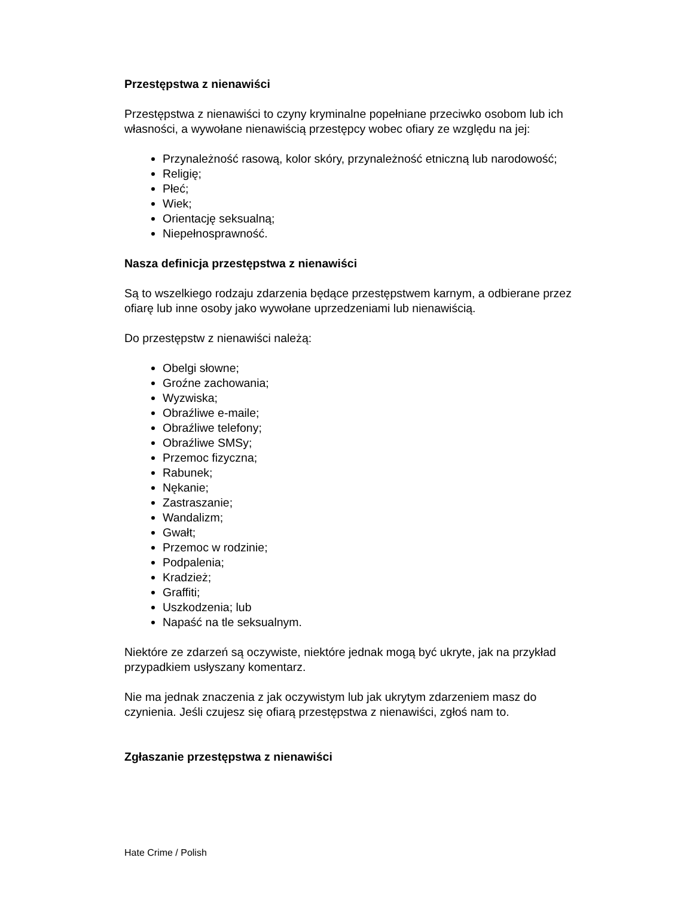Przestępstwa z nienawiści
Przestępstwa z nienawiści to czyny kryminalne popełniane przeciwko osobom lub ich własności, a wywołane nienawiścią przestępcy wobec ofiary ze względu na jej:
Przynależność rasową, kolor skóry, przynależność etniczną lub narodowość;
Religię;
Płeć;
Wiek;
Orientację seksualną;
Niepełnosprawność.
Nasza definicja przestępstwa z nienawiści
Są to wszelkiego rodzaju zdarzenia będące przestępstwem karnym, a odbierane przez ofiarę lub inne osoby jako wywołane uprzedzeniami lub nienawiścią.
Do przestępstw z nienawiści należą:
Obelgi słowne;
Groźne zachowania;
Wyzwiska;
Obraźliwe e-maile;
Obraźliwe telefony;
Obraźliwe SMSy;
Przemoc fizyczna;
Rabunek;
Nękanie;
Zastraszanie;
Wandalizm;
Gwałt;
Przemoc w rodzinie;
Podpalenia;
Kradzież;
Graffiti;
Uszkodzenia; lub
Napaść na tle seksualnym.
Niektóre ze zdarzeń są oczywiste, niektóre jednak mogą być ukryte, jak na przykład przypadkiem usłyszany komentarz.
Nie ma jednak znaczenia z jak oczywistym lub jak ukrytym zdarzeniem masz do czynienia. Jeśli czujesz się ofiarą przestępstwa z nienawiści, zgłoś nam to.
Zgłaszanie przestępstwa z nienawiści
Hate Crime / Polish